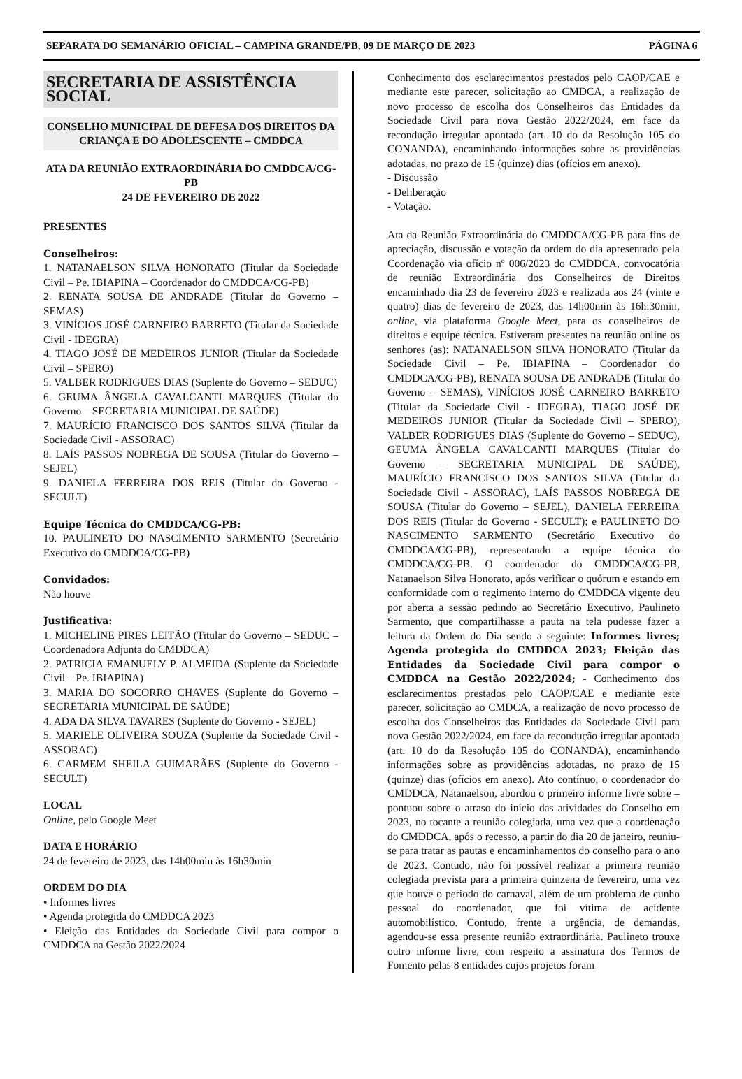SEPARATA DO SEMANÁRIO OFICIAL – CAMPINA GRANDE/PB, 09 DE MARÇO DE 2023 PÁGINA 6
SECRETARIA DE ASSISTÊNCIA SOCIAL
CONSELHO MUNICIPAL DE DEFESA DOS DIREITOS DA CRIANÇA E DO ADOLESCENTE – CMDDCA
ATA DA REUNIÃO EXTRAORDINÁRIA DO CMDDCA/CG-PB
24 DE FEVEREIRO DE 2022
PRESENTES
Conselheiros:
1. NATANAELSON SILVA HONORATO (Titular da Sociedade Civil – Pe. IBIAPINA – Coordenador do CMDDCA/CG-PB)
2. RENATA SOUSA DE ANDRADE (Titular do Governo – SEMAS)
3. VINÍCIOS JOSÉ CARNEIRO BARRETO (Titular da Sociedade Civil - IDEGRA)
4. TIAGO JOSÉ DE MEDEIROS JUNIOR (Titular da Sociedade Civil – SPERO)
5. VALBER RODRIGUES DIAS (Suplente do Governo – SEDUC)
6. GEUMA ÂNGELA CAVALCANTI MARQUES (Titular do Governo – SECRETARIA MUNICIPAL DE SAÚDE)
7. MAURÍCIO FRANCISCO DOS SANTOS SILVA (Titular da Sociedade Civil - ASSORAC)
8. LAÍS PASSOS NOBREGA DE SOUSA (Titular do Governo – SEJEL)
9. DANIELA FERREIRA DOS REIS (Titular do Governo - SECULT)
Equipe Técnica do CMDDCA/CG-PB:
10. PAULINETO DO NASCIMENTO SARMENTO (Secretário Executivo do CMDDCA/CG-PB)
Convidados:
Não houve
Justificativa:
1. MICHELINE PIRES LEITÃO (Titular do Governo – SEDUC – Coordenadora Adjunta do CMDDCA)
2. PATRICIA EMANUELY P. ALMEIDA (Suplente da Sociedade Civil – Pe. IBIAPINA)
3. MARIA DO SOCORRO CHAVES (Suplente do Governo – SECRETARIA MUNICIPAL DE SAÚDE)
4. ADA DA SILVA TAVARES (Suplente do Governo - SEJEL)
5. MARIELE OLIVEIRA SOUZA (Suplente da Sociedade Civil - ASSORAC)
6. CARMEM SHEILA GUIMARÃES (Suplente do Governo - SECULT)
LOCAL
Online, pelo Google Meet
DATA E HORÁRIO
24 de fevereiro de 2023, das 14h00min às 16h30min
ORDEM DO DIA
• Informes livres
• Agenda protegida do CMDDCA 2023
• Eleição das Entidades da Sociedade Civil para compor o CMDDCA na Gestão 2022/2024
Conhecimento dos esclarecimentos prestados pelo CAOP/CAE e mediante este parecer, solicitação ao CMDCA, a realização de novo processo de escolha dos Conselheiros das Entidades da Sociedade Civil para nova Gestão 2022/2024, em face da recondução irregular apontada (art. 10 do da Resolução 105 do CONANDA), encaminhando informações sobre as providências adotadas, no prazo de 15 (quinze) dias (ofícios em anexo).
- Discussão
- Deliberação
- Votação.
Ata da Reunião Extraordinária do CMDDCA/CG-PB para fins de apreciação, discussão e votação da ordem do dia apresentado pela Coordenação via ofício nº 006/2023 do CMDDCA, convocatória de reunião Extraordinária dos Conselheiros de Direitos encaminhado dia 23 de fevereiro 2023 e realizada aos 24 (vinte e quatro) dias de fevereiro de 2023, das 14h00min às 16h:30min, online, via plataforma Google Meet, para os conselheiros de direitos e equipe técnica. Estiveram presentes na reunião online os senhores (as): NATANAELSON SILVA HONORATO (Titular da Sociedade Civil – Pe. IBIAPINA – Coordenador do CMDDCA/CG-PB), RENATA SOUSA DE ANDRADE (Titular do Governo – SEMAS), VINÍCIOS JOSÉ CARNEIRO BARRETO (Titular da Sociedade Civil - IDEGRA), TIAGO JOSÉ DE MEDEIROS JUNIOR (Titular da Sociedade Civil – SPERO), VALBER RODRIGUES DIAS (Suplente do Governo – SEDUC), GEUMA ÂNGELA CAVALCANTI MARQUES (Titular do Governo – SECRETARIA MUNICIPAL DE SAÚDE), MAURÍCIO FRANCISCO DOS SANTOS SILVA (Titular da Sociedade Civil - ASSORAC), LAÍS PASSOS NOBREGA DE SOUSA (Titular do Governo – SEJEL), DANIELA FERREIRA DOS REIS (Titular do Governo - SECULT); e PAULINETO DO NASCIMENTO SARMENTO (Secretário Executivo do CMDDCA/CG-PB), representando a equipe técnica do CMDDCA/CG-PB. O coordenador do CMDDCA/CG-PB, Natanaelson Silva Honorato, após verificar o quórum e estando em conformidade com o regimento interno do CMDDCA vigente deu por aberta a sessão pedindo ao Secretário Executivo, Paulineto Sarmento, que compartilhasse a pauta na tela pudesse fazer a leitura da Ordem do Dia sendo a seguinte: Informes livres; Agenda protegida do CMDDCA 2023; Eleição das Entidades da Sociedade Civil para compor o CMDDCA na Gestão 2022/2024; - Conhecimento dos esclarecimentos prestados pelo CAOP/CAE e mediante este parecer, solicitação ao CMDCA, a realização de novo processo de escolha dos Conselheiros das Entidades da Sociedade Civil para nova Gestão 2022/2024, em face da recondução irregular apontada (art. 10 do da Resolução 105 do CONANDA), encaminhando informações sobre as providências adotadas, no prazo de 15 (quinze) dias (ofícios em anexo). Ato contínuo, o coordenador do CMDDCA, Natanaelson, abordou o primeiro informe livre sobre – pontuou sobre o atraso do início das atividades do Conselho em 2023, no tocante a reunião colegiada, uma vez que a coordenação do CMDDCA, após o recesso, a partir do dia 20 de janeiro, reuniu-se para tratar as pautas e encaminhamentos do conselho para o ano de 2023. Contudo, não foi possível realizar a primeira reunião colegiada prevista para a primeira quinzena de fevereiro, uma vez que houve o período do carnaval, além de um problema de cunho pessoal do coordenador, que foi vítima de acidente automobilístico. Contudo, frente a urgência, de demandas, agendou-se essa presente reunião extraordinária. Paulineto trouxe outro informe livre, com respeito a assinatura dos Termos de Fomento pelas 8 entidades cujos projetos foram